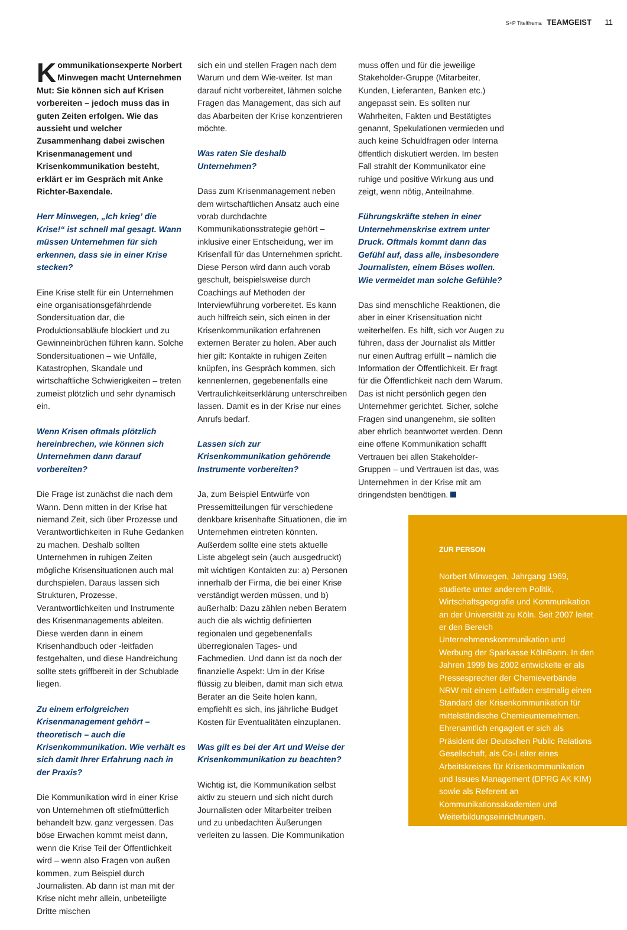S+P Titelthema TEAMGEIST 11
Kommunikationsexperte Norbert Minwegen macht Unternehmen Mut: Sie können sich auf Krisen vorbereiten – jedoch muss das in guten Zeiten erfolgen. Wie das aussieht und welcher Zusammenhang dabei zwischen Krisenmanagement und Krisenkommunikation besteht, erklärt er im Gespräch mit Anke Richter-Baxendale.
Herr Minwegen, „Ich krieg’ die Krise!“ ist schnell mal gesagt. Wann müssen Unternehmen für sich erkennen, dass sie in einer Krise stecken?
Eine Krise stellt für ein Unternehmen eine organisationsgefährdende Sondersituation dar, die Produktionsabläufe blockiert und zu Gewinneinbrüchen führen kann. Solche Sondersituationen – wie Unfälle, Katastrophen, Skandale und wirtschaftliche Schwierigkeiten – treten zumeist plötzlich und sehr dynamisch ein.
Wenn Krisen oftmals plötzlich hereinbrechen, wie können sich Unternehmen dann darauf vorbereiten?
Die Frage ist zunächst die nach dem Wann. Denn mitten in der Krise hat niemand Zeit, sich über Prozesse und Verantwortlichkeiten in Ruhe Gedanken zu machen. Deshalb sollten Unternehmen in ruhigen Zeiten mögliche Krisensituationen auch mal durchspielen. Daraus lassen sich Strukturen, Prozesse, Verantwortlichkeiten und Instrumente des Krisenmanagements ableiten. Diese werden dann in einem Krisenhandbuch oder -leitfaden festgehalten, und diese Handreichung sollte stets griffbereit in der Schublade liegen.
Zu einem erfolgreichen Krisenmanagement gehört – theoretisch – auch die Krisenkommunikation. Wie verhält es sich damit Ihrer Erfahrung nach in der Praxis?
Die Kommunikation wird in einer Krise von Unternehmen oft stiefmütterlich behandelt bzw. ganz vergessen. Das böse Erwachen kommt meist dann, wenn die Krise Teil der Öffentlichkeit wird – wenn also Fragen von außen kommen, zum Beispiel durch Journalisten. Ab dann ist man mit der Krise nicht mehr allein, unbeteiligte Dritte mischen
sich ein und stellen Fragen nach dem Warum und dem Wie-weiter. Ist man darauf nicht vorbereitet, lähmen solche Fragen das Management, das sich auf das Abarbeiten der Krise konzentrieren möchte.
Was raten Sie deshalb Unternehmen?
Dass zum Krisenmanagement neben dem wirtschaftlichen Ansatz auch eine vorab durchdachte Kommunikationsstrategie gehört – inklusive einer Entscheidung, wer im Krisenfall für das Unternehmen spricht. Diese Person wird dann auch vorab geschult, beispielsweise durch Coachings auf Methoden der Interviewführung vorbereitet. Es kann auch hilfreich sein, sich einen in der Krisenkommunikation erfahrenen externen Berater zu holen. Aber auch hier gilt: Kontakte in ruhigen Zeiten knüpfen, ins Gespräch kommen, sich kennenlernen, gegebenenfalls eine Vertraulichkeitserklärung unterschreiben lassen. Damit es in der Krise nur eines Anrufs bedarf.
Lassen sich zur Krisenkommunikation gehörende Instrumente vorbereiten?
Ja, zum Beispiel Entwürfe von Pressemitteilungen für verschiedene denkbare krisenhafte Situationen, die im Unternehmen eintreten könnten. Außerdem sollte eine stets aktuelle Liste abgelegt sein (auch ausgedruckt) mit wichtigen Kontakten zu: a) Personen innerhalb der Firma, die bei einer Krise verständigt werden müssen, und b) außerhalb: Dazu zählen neben Beratern auch die als wichtig definierten regionalen und gegebenenfalls überregionalen Tages- und Fachmedien. Und dann ist da noch der finanzielle Aspekt: Um in der Krise flüssig zu bleiben, damit man sich etwa Berater an die Seite holen kann, empfiehlt es sich, ins jährliche Budget Kosten für Eventualitäten einzuplanen.
Was gilt es bei der Art und Weise der Krisenkommunikation zu beachten?
Wichtig ist, die Kommunikation selbst aktiv zu steuern und sich nicht durch Journalisten oder Mitarbeiter treiben und zu unbedachten Äußerungen verleiten zu lassen. Die Kommunikation
muss offen und für die jeweilige Stakeholder-Gruppe (Mitarbeiter, Kunden, Lieferanten, Banken etc.) angepasst sein. Es sollten nur Wahrheiten, Fakten und Bestätigtes genannt, Spekulationen vermieden und auch keine Schuldfragen oder Interna öffentlich diskutiert werden. Im besten Fall strahlt der Kommunikator eine ruhige und positive Wirkung aus und zeigt, wenn nötig, Anteilnahme.
Führungskräfte stehen in einer Unternehmenskrise extrem unter Druck. Oftmals kommt dann das Gefühl auf, dass alle, insbesondere Journalisten, einem Böses wollen. Wie vermeidet man solche Gefühle?
Das sind menschliche Reaktionen, die aber in einer Krisensituation nicht weiterhelfen. Es hilft, sich vor Augen zu führen, dass der Journalist als Mittler nur einen Auftrag erfüllt – nämlich die Information der Öffentlichkeit. Er fragt für die Öffentlichkeit nach dem Warum. Das ist nicht persönlich gegen den Unternehmer gerichtet. Sicher, solche Fragen sind unangenehm, sie sollten aber ehrlich beantwortet werden. Denn eine offene Kommunikation schafft Vertrauen bei allen Stakeholder-Gruppen – und Vertrauen ist das, was Unternehmen in der Krise mit am dringendsten benötigen.
ZUR PERSON
Norbert Minwegen, Jahrgang 1969, studierte unter anderem Politik, Wirtschaftsgeografie und Kommunikation an der Universität zu Köln. Seit 2007 leitet er den Bereich Unternehmenskommunikation und Werbung der Sparkasse KölnBonn. In den Jahren 1999 bis 2002 entwickelte er als Pressesprecher der Chemieverbände NRW mit einem Leitfaden erstmalig einen Standard der Krisenkommunikation für mittelständische Chemieunternehmen. Ehrenamtlich engagiert er sich als Präsident der Deutschen Public Relations Gesellschaft, als Co-Leiter eines Arbeitskreises für Krisenkommunikation und Issues Management (DPRG AK KIM) sowie als Referent an Kommunikationsakademien und Weiterbildungseinrichtungen.